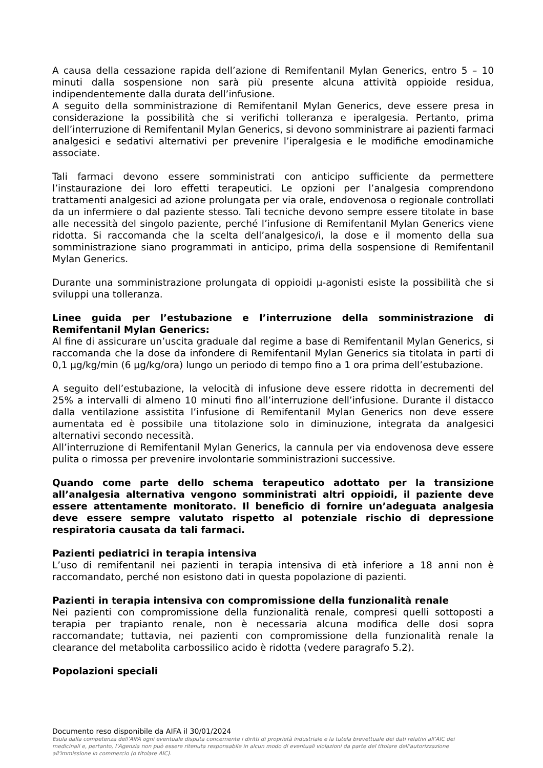A causa della cessazione rapida dell’azione di Remifentanil Mylan Generics, entro 5 – 10 minuti dalla sospensione non sarà più presente alcuna attività oppioide residua, indipendentemente dalla durata dell’infusione.
A seguito della somministrazione di Remifentanil Mylan Generics, deve essere presa in considerazione la possibilità che si verifichi tolleranza e iperalgesia. Pertanto, prima dell’interruzione di Remifentanil Mylan Generics, si devono somministrare ai pazienti farmaci analgesici e sedativi alternativi per prevenire l’iperalgesia e le modifiche emodinamiche associate.
Tali farmaci devono essere somministrati con anticipo sufficiente da permettere l’instaurazione dei loro effetti terapeutici. Le opzioni per l’analgesia comprendono trattamenti analgesici ad azione prolungata per via orale, endovenosa o regionale controllati da un infermiere o dal paziente stesso. Tali tecniche devono sempre essere titolate in base alle necessità del singolo paziente, perché l’infusione di Remifentanil Mylan Generics viene ridotta. Si raccomanda che la scelta dell’analgesico/i, la dose e il momento della sua somministrazione siano programmati in anticipo, prima della sospensione di Remifentanil Mylan Generics.
Durante una somministrazione prolungata di oppioidi µ-agonisti esiste la possibilità che si sviluppi una tolleranza.
Linee guida per l’estubazione e l’interruzione della somministrazione di Remifentanil Mylan Generics:
Al fine di assicurare un’uscita graduale dal regime a base di Remifentanil Mylan Generics, si raccomanda che la dose da infondere di Remifentanil Mylan Generics sia titolata in parti di 0,1 µg/kg/min (6 µg/kg/ora) lungo un periodo di tempo fino a 1 ora prima dell’estubazione.
A seguito dell’estubazione, la velocità di infusione deve essere ridotta in decrementi del 25% a intervalli di almeno 10 minuti fino all’interruzione dell’infusione. Durante il distacco dalla ventilazione assistita l’infusione di Remifentanil Mylan Generics non deve essere aumentata ed è possibile una titolazione solo in diminuzione, integrata da analgesici alternativi secondo necessità.
All’interruzione di Remifentanil Mylan Generics, la cannula per via endovenosa deve essere pulita o rimossa per prevenire involontarie somministrazioni successive.
Quando come parte dello schema terapeutico adottato per la transizione all’analgesia alternativa vengono somministrati altri oppioidi, il paziente deve essere attentamente monitorato. Il beneficio di fornire un’adeguata analgesia deve essere sempre valutato rispetto al potenziale rischio di depressione respiratoria causata da tali farmaci.
Pazienti pediatrici in terapia intensiva
L’uso di remifentanil nei pazienti in terapia intensiva di età inferiore a 18 anni non è raccomandato, perché non esistono dati in questa popolazione di pazienti.
Pazienti in terapia intensiva con compromissione della funzionalità renale
Nei pazienti con compromissione della funzionalità renale, compresi quelli sottoposti a terapia per trapianto renale, non è necessaria alcuna modifica delle dosi sopra raccomandate; tuttavia, nei pazienti con compromissione della funzionalità renale la clearance del metabolita carbossilico acido è ridotta (vedere paragrafo 5.2).
Popolazioni speciali
Documento reso disponibile da AIFA il 30/01/2024
Esula dalla competenza dell’AIFA ogni eventuale disputa concernente i diritti di proprietà industriale e la tutela brevettuale dei dati relativi all’AIC dei medicinali e, pertanto, l’Agenzia non può essere ritenuta responsabile in alcun modo di eventuali violazioni da parte del titolare dell'autorizzazione all'immissione in commercio (o titolare AIC).